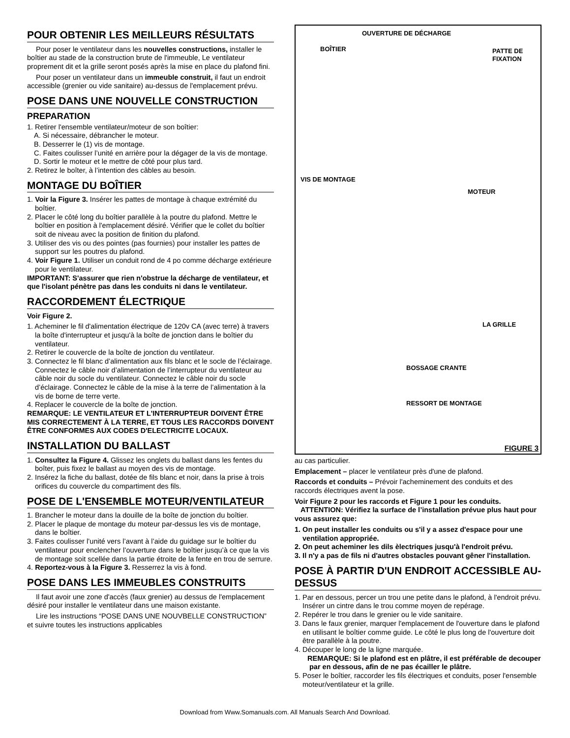POUR OBTENIR LES MEILLEURS RÉSULTATS
Pour poser le ventilateur dans les nouvelles constructions, installer le boîtier au stade de la construction brute de l'immeuble, Le ventilateur proprement dit et la grille seront posés après la mise en place du plafond fini.
Pour poser un ventilateur dans un immeuble construit, il faut un endroit accessible (grenier ou vide sanitaire) au-dessus de l'emplacement prévu.
POSE DANS UNE NOUVELLE CONSTRUCTION
PREPARATION
1. Retirer l'ensemble ventilateur/moteur de son boîtier:
A. Si nécessaire, débrancher le moteur.
B. Desserrer le (1) vis de montage.
C. Faites coulisser l’unité en arrière pour la dégager de la vis de montage.
D. Sortir le moteur et le mettre de côté pour plus tard.
2. Retirez le boîter, à l’intention des câbles au besoin.
MONTAGE DU BOÎTIER
1. Voir la Figure 3. Insérer les pattes de montage à chaque extrémité du boîtier.
2. Placer le côté long du boîtier parallèle à la poutre du plafond. Mettre le boîtier en position à l'emplacement désiré. Vérifier que le collet du boîtier soit de niveau avec la position de finition du plafond.
3. Utiliser des vis ou des pointes (pas fournies) pour installer les pattes de support sur les poutres du plafond.
4. Voir Figure 1. Utiliser un conduit rond de 4 po comme décharge extérieure pour le ventilateur.
IMPORTANT: S'assurer que rien n'obstrue la décharge de ventilateur, et que l'isolant pénètre pas dans les conduits ni dans le ventilateur.
RACCORDEMENT ÉLECTRIQUE
Voir Figure 2.
1. Acheminer le fil d'alimentation électrique de 120v CA (avec terre) à travers la boîte d'interrupteur et jusqu'à la boîte de jonction dans le boîtier du ventilateur.
2. Retirer le couvercle de la boîte de jonction du ventilateur.
3. Connectez le fil blanc d’alimentation aux fils blanc et le socle de l’éclairage. Connectez le câble noir d’alimentation de l’interrupteur du ventilateur au câble noir du socle du ventilateur. Connectez le câble noir du socle d’éclairage. Connectez le câble de la mise à la terre de l’alimentation à la vis de borne de terre verte.
4. Replacer le couvercle de la boîte de jonction.
REMARQUE: LE VENTILATEUR ET L'INTERRUPTEUR DOIVENT ÊTRE MIS CORRECTEMENT À LA TERRE, ET TOUS LES RACCORDS DOIVENT ÊTRE CONFORMES AUX CODES D'ELECTRICITE LOCAUX.
INSTALLATION DU BALLAST
1. Consultez la Figure 4. Glissez les onglets du ballast dans les fentes du boîter, puis fixez le ballast au moyen des vis de montage.
2. Insérez la fiche du ballast, dotée de fils blanc et noir, dans la prise à trois orifices du couvercle du compartiment des fils.
POSE DE L'ENSEMBLE MOTEUR/VENTILATEUR
1. Brancher le moteur dans la douille de la boîte de jonction du boîtier.
2. Placer le plaque de montage du moteur par-dessus les vis de montage, dans le boîtier.
3. Faites coulisser l’unité vers l’avant à l’aide du guidage sur le boîtier du ventilateur pour enclencher l’ouverture dans le boîtier jusqu’à ce que la vis de montage soit scellée dans la partie étroite de la fente en trou de serrure.
4. Reportez-vous à la Figure 3. Resserrez la vis à fond.
POSE DANS LES IMMEUBLES CONSTRUITS
Il faut avoir une zone d'accès (faux grenier) au dessus de l'emplacement désiré pour installer le ventilateur dans une maison existante.
Lire les instructions “POSE DANS UNE NOUVBELLE CONSTRUCTION” et suivre toutes les instructions applicables
OUVERTURE DE DÉCHARGE
BOÎTIER
PATTE DE
FIXATION
VIS DE MONTAGE
MOTEUR
LA GRILLE
BOSSAGE CRANTE
RESSORT DE MONTAGE
FIGURE 3
au cas particulier.
Emplacement – placer le ventilateur près d'une de plafond.
Raccords et conduits – Prévoir l'acheminement des conduits et des raccords électriques avent la pose.
Voir Figure 2 pour les raccords et Figure 1 pour les conduits.
ATTENTION: Vérifiez la surface de l’installation prévue plus haut pour vous assurez que:
1. On peut installer les conduits ou s'il y a assez d'espace pour une ventilation appropriée.
2. On peut acheminer les dils èlectriques jusqu'à l'endroit prévu.
3. Il n'y a pas de fils ni d'autres obstacles pouvant gêner l'installation.
POSE À PARTIR D'UN ENDROIT ACCESSIBLE AU-DESSUS
1. Par en dessous, percer un trou une petite dans le plafond, à l'endroit prévu. Insérer un cintre dans le trou comme moyen de repérage.
2. Repérer le trou dans le grenier ou le vide sanitaire.
3. Dans le faux grenier, marquer l'emplacement de l'ouverture dans le plafond en utilisant le boîtier comme guide. Le côté le plus long de l'ouverture doit être parallèle à la poutre.
4. Découper le long de la ligne marquée.
REMARQUE: Si le plafond est en plâtre, il est préférable de decouper par en dessous, afin de ne pas écailler le plâtre.
5. Poser le boîtier, raccorder les fils électriques et conduits, poser l'ensemble moteur/ventilateur et la grille.
Download from Www.Somanuals.com. All Manuals Search And Download.